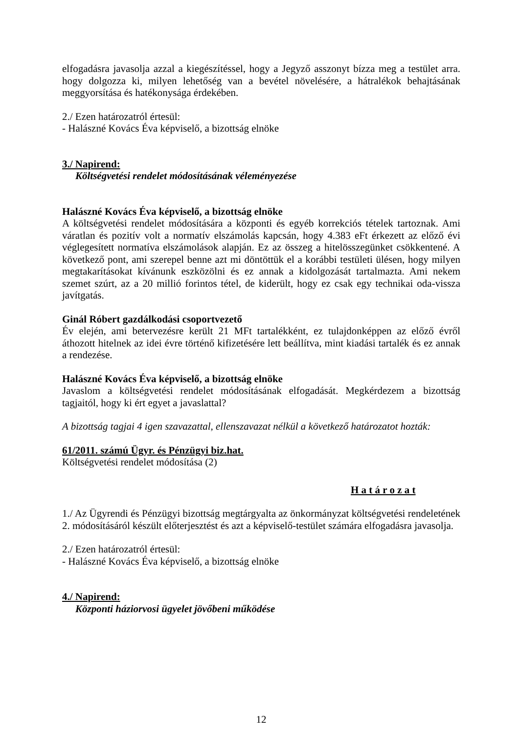elfogadásra javasolja azzal a kiegészítéssel, hogy a Jegyző asszonyt bízza meg a testület arra. hogy dolgozza ki, milyen lehetőség van a bevétel növelésére, a hátralékok behajtásának meggyorsítása és hatékonysága érdekében.
2./ Ezen határozatról értesül:
- Halászné Kovács Éva képviselő, a bizottság elnöke
3./ Napirend:
Költségvetési rendelet módosításának véleményezése
Halászné Kovács Éva képviselő, a bizottság elnöke
A költségvetési rendelet módosítására a központi és egyéb korrekciós tételek tartoznak. Ami váratlan és pozitív volt a normatív elszámolás kapcsán, hogy 4.383 eFt érkezett az előző évi véglegesített normatíva elszámolások alapján. Ez az összeg a hitelösszegünket csökkentené. A következő pont, ami szerepel benne azt mi döntöttük el a korábbi testületi ülésen, hogy milyen megtakarításokat kívánunk eszközölni és ez annak a kidolgozását tartalmazta. Ami nekem szemet szúrt, az a 20 millió forintos tétel, de kiderült, hogy ez csak egy technikai oda-vissza javítgatás.
Ginál Róbert gazdálkodási csoportvezető
Év elején, ami betervezésre került 21 MFt tartalékként, ez tulajdonképpen az előző évről áthozott hitelnek az idei évre történő kifizetésére lett beállítva, mint kiadási tartalék és ez annak a rendezése.
Halászné Kovács Éva képviselő, a bizottság elnöke
Javaslom a költségvetési rendelet módosításának elfogadását. Megkérdezem a bizottság tagjaitól, hogy ki ért egyet a javaslattal?
A bizottság tagjai 4 igen szavazattal, ellenszavazat nélkül a következő határozatot hozták:
61/2011. számú Ügyr. és Pénzügyi biz.hat.
Költségvetési rendelet módosítása (2)
H a t á r o z a t
1./ Az Ügyrendi és Pénzügyi bizottság megtárgyalta az önkormányzat költségvetési rendeletének 2. módosításáról készült előterjesztést és azt a képviselő-testület számára elfogadásra javasolja.
2./ Ezen határozatról értesül:
- Halászné Kovács Éva képviselő, a bizottság elnöke
4./ Napirend:
Központi háziorvosi ügyelet jövőbeni működése
12